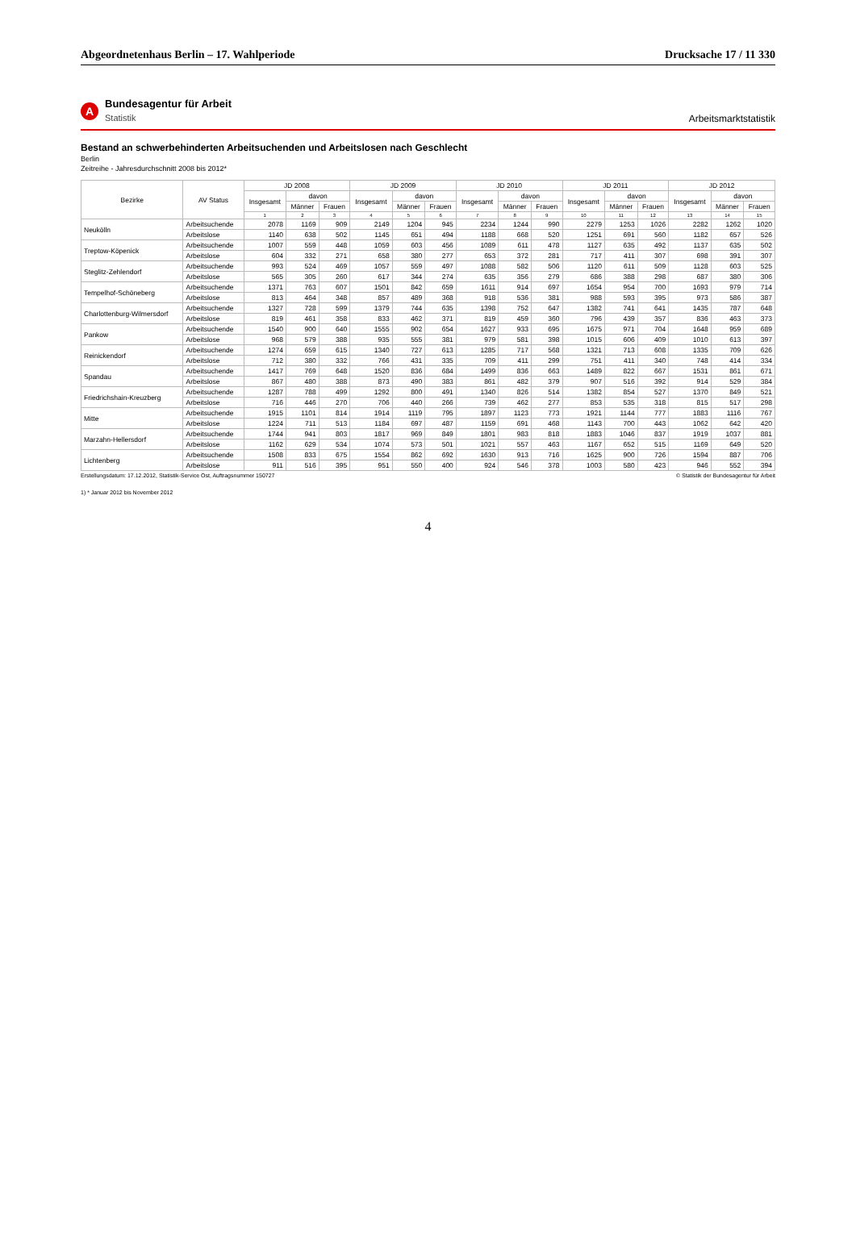Abgeordnetenhaus Berlin – 17. Wahlperiode
Drucksache 17 / 11 330
A
Bundesagentur für Arbeit
Statistik
Arbeitsmarktstatistik
Bestand an schwerbehinderten Arbeitsuchenden und Arbeitslosen nach Geschlecht
Berlin
Zeitreihe - Jahresdurchschnitt 2008 bis 2012*
| Bezirke | AV Status | JD 2008 | | | JD 2009 | | | JD 2010 | | | JD 2011 | | | JD 2012 | | |
| --- | --- | --- | --- | --- | --- | --- | --- | --- | --- | --- | --- | --- | --- | --- | --- | --- |
| | | Insgesamt | davon | | Insgesamt | davon | | Insgesamt | davon | | Insgesamt | davon | | Insgesamt | davon | |
| | | | Männer | Frauen | | Männer | Frauen | | Männer | Frauen | | Männer | Frauen | | Männer | Frauen |
| | | 1 | 2 | 3 | 4 | 5 | 6 | 7 | 8 | 9 | 10 | 11 | 12 | 13 | 14 | 15 |
| Neukölln | Arbeitsuchende | 2078 | 1169 | 909 | 2149 | 1204 | 945 | 2234 | 1244 | 990 | 2279 | 1253 | 1026 | 2282 | 1262 | 1020 |
| | Arbeitslose | 1140 | 638 | 502 | 1145 | 651 | 494 | 1188 | 668 | 520 | 1251 | 691 | 560 | 1182 | 657 | 526 |
| Treptow-Köpenick | Arbeitsuchende | 1007 | 559 | 448 | 1059 | 603 | 456 | 1089 | 611 | 478 | 1127 | 635 | 492 | 1137 | 635 | 502 |
| | Arbeitslose | 604 | 332 | 271 | 658 | 380 | 277 | 653 | 372 | 281 | 717 | 411 | 307 | 698 | 391 | 307 |
| Steglitz-Zehlendorf | Arbeitsuchende | 993 | 524 | 469 | 1057 | 559 | 497 | 1088 | 582 | 506 | 1120 | 611 | 509 | 1128 | 603 | 525 |
| | Arbeitslose | 565 | 305 | 260 | 617 | 344 | 274 | 635 | 356 | 279 | 686 | 388 | 298 | 687 | 380 | 306 |
| Tempelhof-Schöneberg | Arbeitsuchende | 1371 | 763 | 607 | 1501 | 842 | 659 | 1611 | 914 | 697 | 1654 | 954 | 700 | 1693 | 979 | 714 |
| | Arbeitslose | 813 | 464 | 348 | 857 | 489 | 368 | 918 | 536 | 381 | 988 | 593 | 395 | 973 | 586 | 387 |
| Charlottenburg-Wilmersdorf | Arbeitsuchende | 1327 | 728 | 599 | 1379 | 744 | 635 | 1398 | 752 | 647 | 1382 | 741 | 641 | 1435 | 787 | 648 |
| | Arbeitslose | 819 | 461 | 358 | 833 | 462 | 371 | 819 | 459 | 360 | 796 | 439 | 357 | 836 | 463 | 373 |
| Pankow | Arbeitsuchende | 1540 | 900 | 640 | 1555 | 902 | 654 | 1627 | 933 | 695 | 1675 | 971 | 704 | 1648 | 959 | 689 |
| | Arbeitslose | 968 | 579 | 388 | 935 | 555 | 381 | 979 | 581 | 398 | 1015 | 606 | 409 | 1010 | 613 | 397 |
| Reinickendorf | Arbeitsuchende | 1274 | 659 | 615 | 1340 | 727 | 613 | 1285 | 717 | 568 | 1321 | 713 | 608 | 1335 | 709 | 626 |
| | Arbeitslose | 712 | 380 | 332 | 766 | 431 | 335 | 709 | 411 | 299 | 751 | 411 | 340 | 748 | 414 | 334 |
| Spandau | Arbeitsuchende | 1417 | 769 | 648 | 1520 | 836 | 684 | 1499 | 836 | 663 | 1489 | 822 | 667 | 1531 | 861 | 671 |
| | Arbeitslose | 867 | 480 | 388 | 873 | 490 | 383 | 861 | 482 | 379 | 907 | 516 | 392 | 914 | 529 | 384 |
| Friedrichshain-Kreuzberg | Arbeitsuchende | 1287 | 788 | 499 | 1292 | 800 | 491 | 1340 | 826 | 514 | 1382 | 854 | 527 | 1370 | 849 | 521 |
| | Arbeitslose | 716 | 446 | 270 | 706 | 440 | 266 | 739 | 462 | 277 | 853 | 535 | 318 | 815 | 517 | 298 |
| Mitte | Arbeitsuchende | 1915 | 1101 | 814 | 1914 | 1119 | 795 | 1897 | 1123 | 773 | 1921 | 1144 | 777 | 1883 | 1116 | 767 |
| | Arbeitslose | 1224 | 711 | 513 | 1184 | 697 | 487 | 1159 | 691 | 468 | 1143 | 700 | 443 | 1062 | 642 | 420 |
| Marzahn-Hellersdorf | Arbeitsuchende | 1744 | 941 | 803 | 1817 | 969 | 849 | 1801 | 983 | 818 | 1883 | 1046 | 837 | 1919 | 1037 | 881 |
| | Arbeitslose | 1162 | 629 | 534 | 1074 | 573 | 501 | 1021 | 557 | 463 | 1167 | 652 | 515 | 1169 | 649 | 520 |
| Lichtenberg | Arbeitsuchende | 1508 | 833 | 675 | 1554 | 862 | 692 | 1630 | 913 | 716 | 1625 | 900 | 726 | 1594 | 887 | 706 |
| | Arbeitslose | 911 | 516 | 395 | 951 | 550 | 400 | 924 | 546 | 378 | 1003 | 580 | 423 | 946 | 552 | 394 |
Erstellungsdatum: 17.12.2012, Statistik-Service Ost, Auftragsnummer 150727 © Statistik der Bundesagentur für Arbeit
1) * Januar 2012 bis November 2012
4